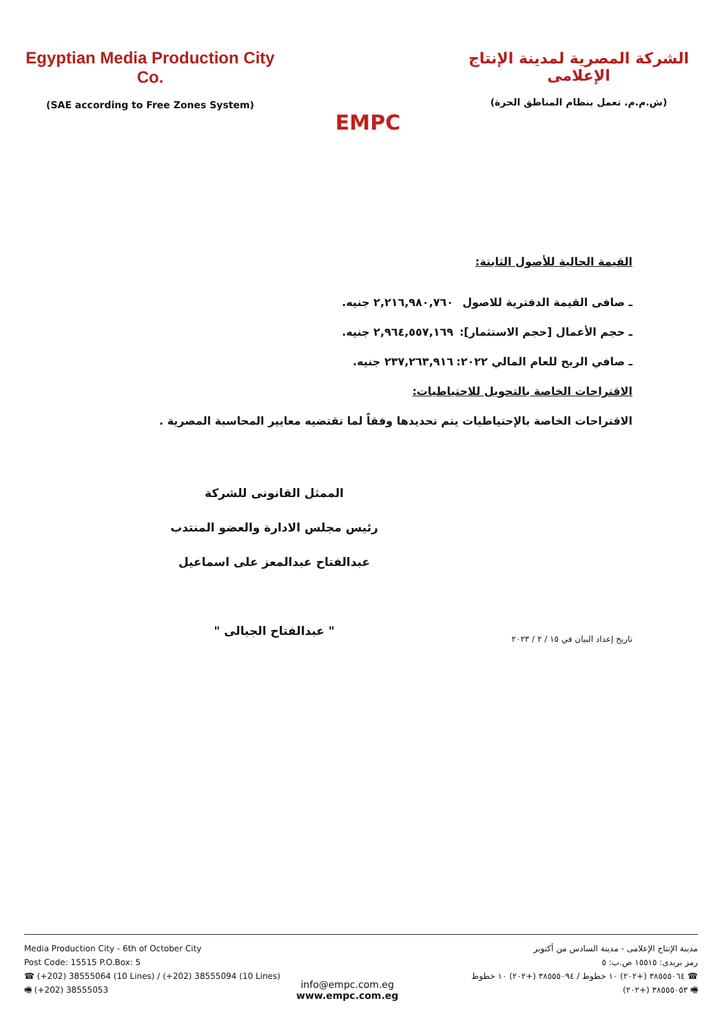Egyptian Media Production City Co.
(SAE according to Free Zones System)
EMPC
الشركة المصرية لمدينة الإنتاج الإعلامى
(ش.م.م. تعمل بنظام المناطق الحرة)
القيمة الحالية للأصول الثابتة:
ـ صافى القيمة الدفترية للاصول ٢,٢١٦,٩٨٠,٧٦٠ جنيه.
ـ حجم الأعمال [حجم الاستثمار]: ٢,٩٦٤,٥٥٧,١٦٩ جنيه.
ـ صافي الربح للعام المالي ٢٠٢٢: ٢٣٧,٢٦٣,٩١٦ جنيه.
الاقتراحات الخاصة بالتحويل للاحتياطيات:
الاقتراحات الخاصة بالإحتياطيات يتم تحديدها وفقاً لما تقتضيه معايير المحاسبة المصرية .
تاريخ إعداد البيان في ١٥ / ٢ / ٢٠٢٣
الممثل القانونى للشركة
رئيس مجلس الادارة والعضو المنتدب
عبدالفتاح عبدالمعز على اسماعيل
" عبدالفتاح الجبالى "
Media Production City - 6th of October City
Post Code: 15515 P.O.Box: 5
☎ (+202) 38555064 (10 Lines) / (+202) 38555094 (10 Lines)
🖷 (+202) 38555053
مدينة الإنتاج الإعلامى - مدينة السادس من أكتوبر
رمز بريدى: ١٥٥١٥ ص.ب: ٥
☎ ٣٨٥٥٥٠٦٤ (+٢٠٢) ١٠ خطوط / ٣٨٥٥٥٠٩٤ (+٢٠٢) ١٠ خطوط
🖷 ٣٨٥٥٥٠٥٣ (+٢٠٢)
info@empc.com.eg
www.empc.com.eg